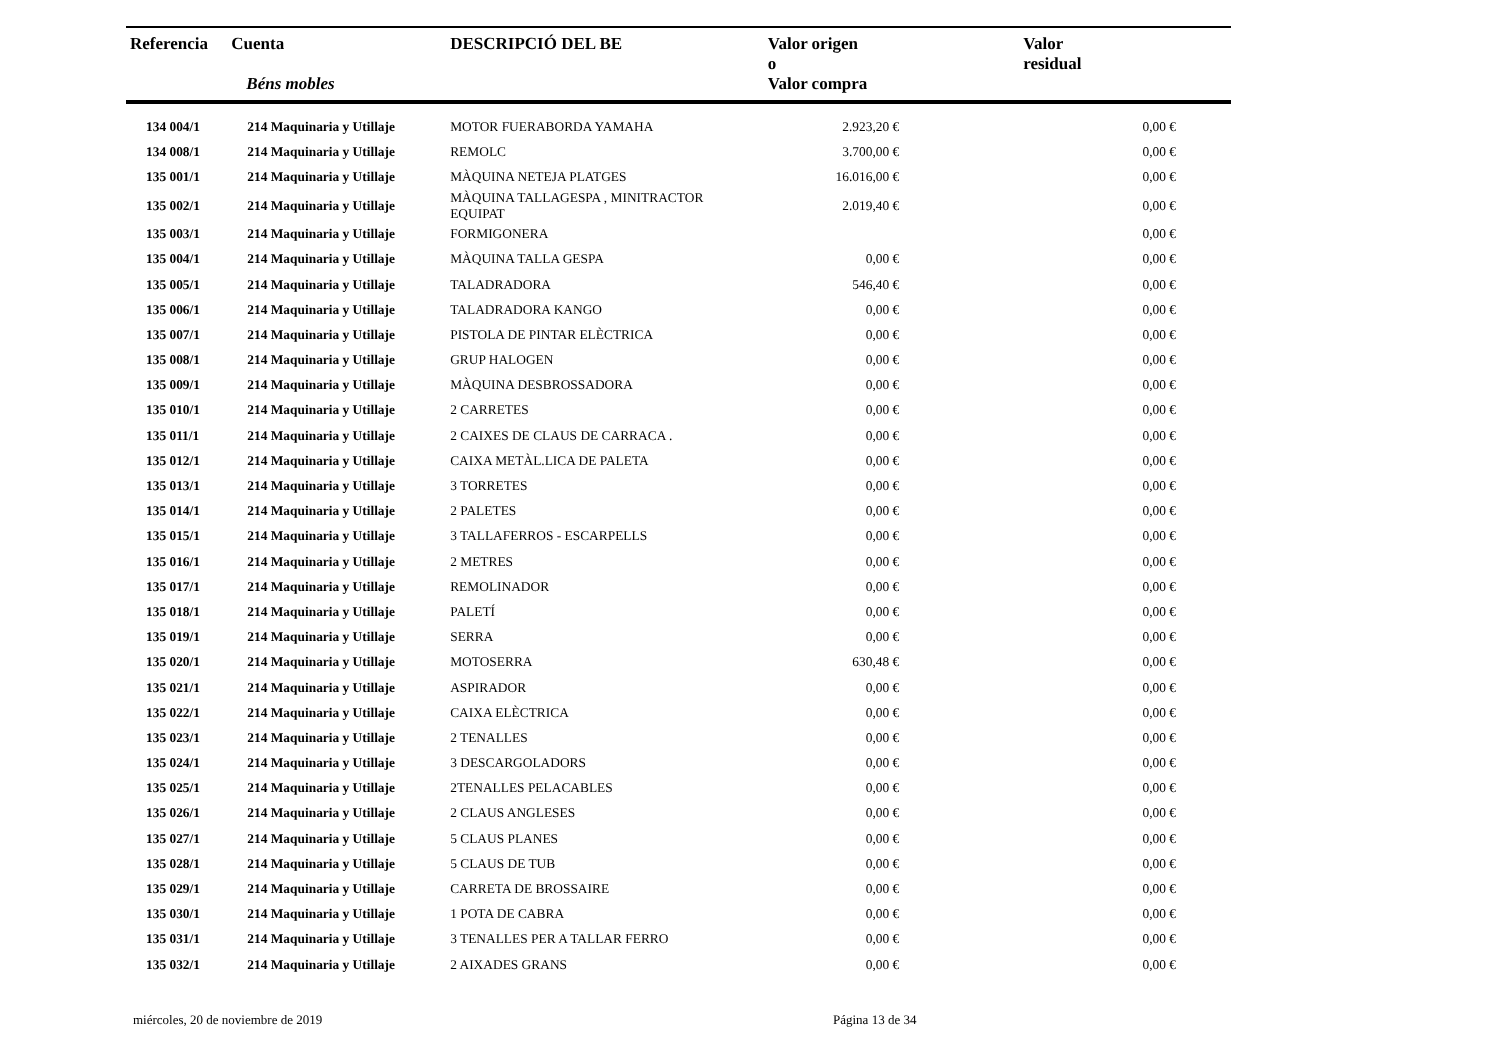| Referencia | Cuenta Béns mobles | DESCRIPCIÓ DEL BE | Valor origen o Valor compra | Valor residual |
| --- | --- | --- | --- | --- |
| 134 004/1 | 214 Maquinaria y Utillaje | MOTOR FUERABORDA YAMAHA | 2.923,20 € | 0,00 € |
| 134 008/1 | 214 Maquinaria y Utillaje | REMOLC | 3.700,00 € | 0,00 € |
| 135 001/1 | 214 Maquinaria y Utillaje | MÀQUINA NETEJA PLATGES | 16.016,00 € | 0,00 € |
| 135 002/1 | 214 Maquinaria y Utillaje | MÀQUINA TALLAGESPA , MINITRACTOR EQUIPAT | 2.019,40 € | 0,00 € |
| 135 003/1 | 214 Maquinaria y Utillaje | FORMIGONERA | | 0,00 € |
| 135 004/1 | 214 Maquinaria y Utillaje | MÀQUINA TALLA GESPA | 0,00 € | 0,00 € |
| 135 005/1 | 214 Maquinaria y Utillaje | TALADRADORA | 546,40 € | 0,00 € |
| 135 006/1 | 214 Maquinaria y Utillaje | TALADRADORA KANGO | 0,00 € | 0,00 € |
| 135 007/1 | 214 Maquinaria y Utillaje | PISTOLA DE PINTAR ELÈCTRICA | 0,00 € | 0,00 € |
| 135 008/1 | 214 Maquinaria y Utillaje | GRUP HALOGEN | 0,00 € | 0,00 € |
| 135 009/1 | 214 Maquinaria y Utillaje | MÀQUINA DESBROSSADORA | 0,00 € | 0,00 € |
| 135 010/1 | 214 Maquinaria y Utillaje | 2 CARRETES | 0,00 € | 0,00 € |
| 135 011/1 | 214 Maquinaria y Utillaje | 2 CAIXES DE CLAUS DE CARRACA . | 0,00 € | 0,00 € |
| 135 012/1 | 214 Maquinaria y Utillaje | CAIXA METÀL.LICA DE PALETA | 0,00 € | 0,00 € |
| 135 013/1 | 214 Maquinaria y Utillaje | 3 TORRETES | 0,00 € | 0,00 € |
| 135 014/1 | 214 Maquinaria y Utillaje | 2 PALETES | 0,00 € | 0,00 € |
| 135 015/1 | 214 Maquinaria y Utillaje | 3 TALLAFERROS - ESCARPELLS | 0,00 € | 0,00 € |
| 135 016/1 | 214 Maquinaria y Utillaje | 2 METRES | 0,00 € | 0,00 € |
| 135 017/1 | 214 Maquinaria y Utillaje | REMOLINADOR | 0,00 € | 0,00 € |
| 135 018/1 | 214 Maquinaria y Utillaje | PALETÍ | 0,00 € | 0,00 € |
| 135 019/1 | 214 Maquinaria y Utillaje | SERRA | 0,00 € | 0,00 € |
| 135 020/1 | 214 Maquinaria y Utillaje | MOTOSERRA | 630,48 € | 0,00 € |
| 135 021/1 | 214 Maquinaria y Utillaje | ASPIRADOR | 0,00 € | 0,00 € |
| 135 022/1 | 214 Maquinaria y Utillaje | CAIXA ELÈCTRICA | 0,00 € | 0,00 € |
| 135 023/1 | 214 Maquinaria y Utillaje | 2 TENALLES | 0,00 € | 0,00 € |
| 135 024/1 | 214 Maquinaria y Utillaje | 3 DESCARGOLADORS | 0,00 € | 0,00 € |
| 135 025/1 | 214 Maquinaria y Utillaje | 2TENALLES PELACABLES | 0,00 € | 0,00 € |
| 135 026/1 | 214 Maquinaria y Utillaje | 2 CLAUS ANGLESES | 0,00 € | 0,00 € |
| 135 027/1 | 214 Maquinaria y Utillaje | 5 CLAUS PLANES | 0,00 € | 0,00 € |
| 135 028/1 | 214 Maquinaria y Utillaje | 5 CLAUS DE TUB | 0,00 € | 0,00 € |
| 135 029/1 | 214 Maquinaria y Utillaje | CARRETA DE BROSSAIRE | 0,00 € | 0,00 € |
| 135 030/1 | 214 Maquinaria y Utillaje | 1 POTA DE CABRA | 0,00 € | 0,00 € |
| 135 031/1 | 214 Maquinaria y Utillaje | 3 TENALLES PER A TALLAR FERRO | 0,00 € | 0,00 € |
| 135 032/1 | 214 Maquinaria y Utillaje | 2 AIXADES GRANS | 0,00 € | 0,00 € |
miércoles, 20 de noviembre de 2019 Página 13 de 34